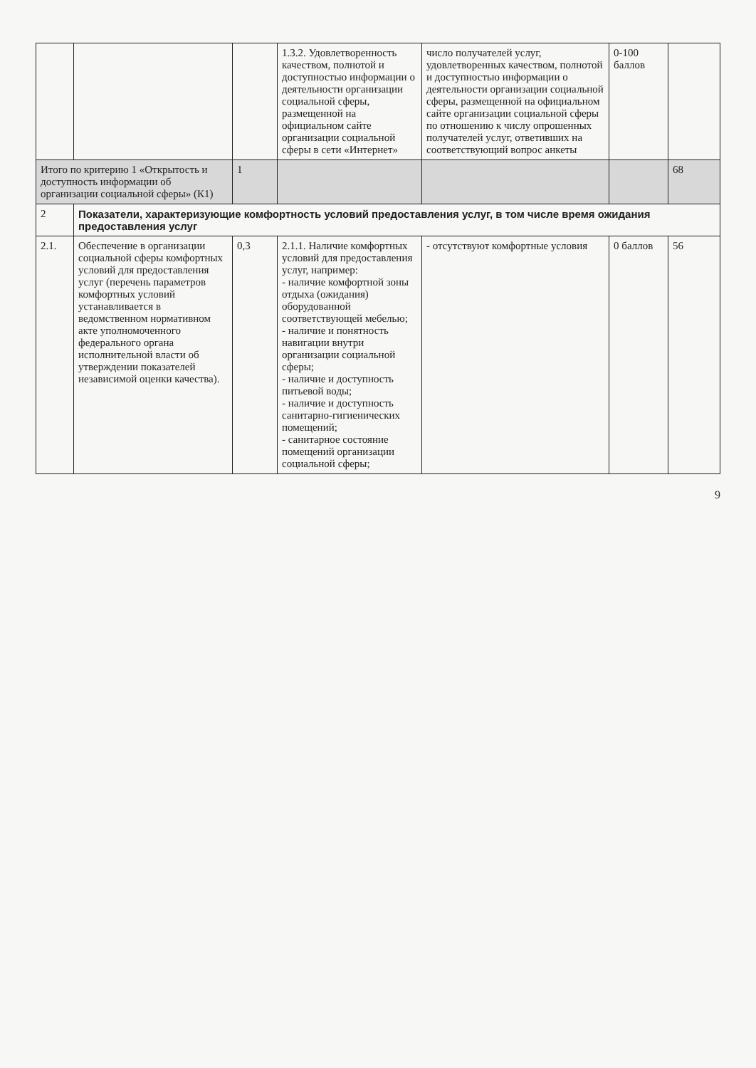| | | | 1.3.2. Удовлетворенность качеством, полнотой и доступностью информации о деятельности организации социальной сферы, размещенной на официальном сайте организации социальной сферы в сети «Интернет» | число получателей услуг, удовлетворенных качеством, полнотой и доступностью информации о деятельности организации социальной сферы, размещенной на официальном сайте организации социальной сферы по отношению к числу опрошенных получателей услуг, ответивших на соответствующий вопрос анкеты | 0-100 баллов | |
| Итого по критерию 1 «Открытость и доступность информации об организации социальной сферы» (К1) | | 1 | | | | 68 |
| 2 | Показатели, характеризующие комфортность условий предоставления услуг, в том числе время ожидания предоставления услуг | | | | | |
| 2.1. | Обеспечение в организации социальной сферы комфортных условий для предоставления услуг (перечень параметров комфортных условий устанавливается в ведомственном нормативном акте уполномоченного федерального органа исполнительной власти об утверждении показателей независимой оценки качества). | 0,3 | 2.1.1. Наличие комфортных условий для предоставления услуг, например: - наличие комфортной зоны отдыха (ожидания) оборудованной соответствующей мебелью; - наличие и понятность навигации внутри организации социальной сферы; - наличие и доступность питьевой воды; - наличие и доступность санитарно-гигиенических помещений; - санитарное состояние помещений организации социальной сферы; | - отсутствуют комфортные условия | 0 баллов | 56 |
9